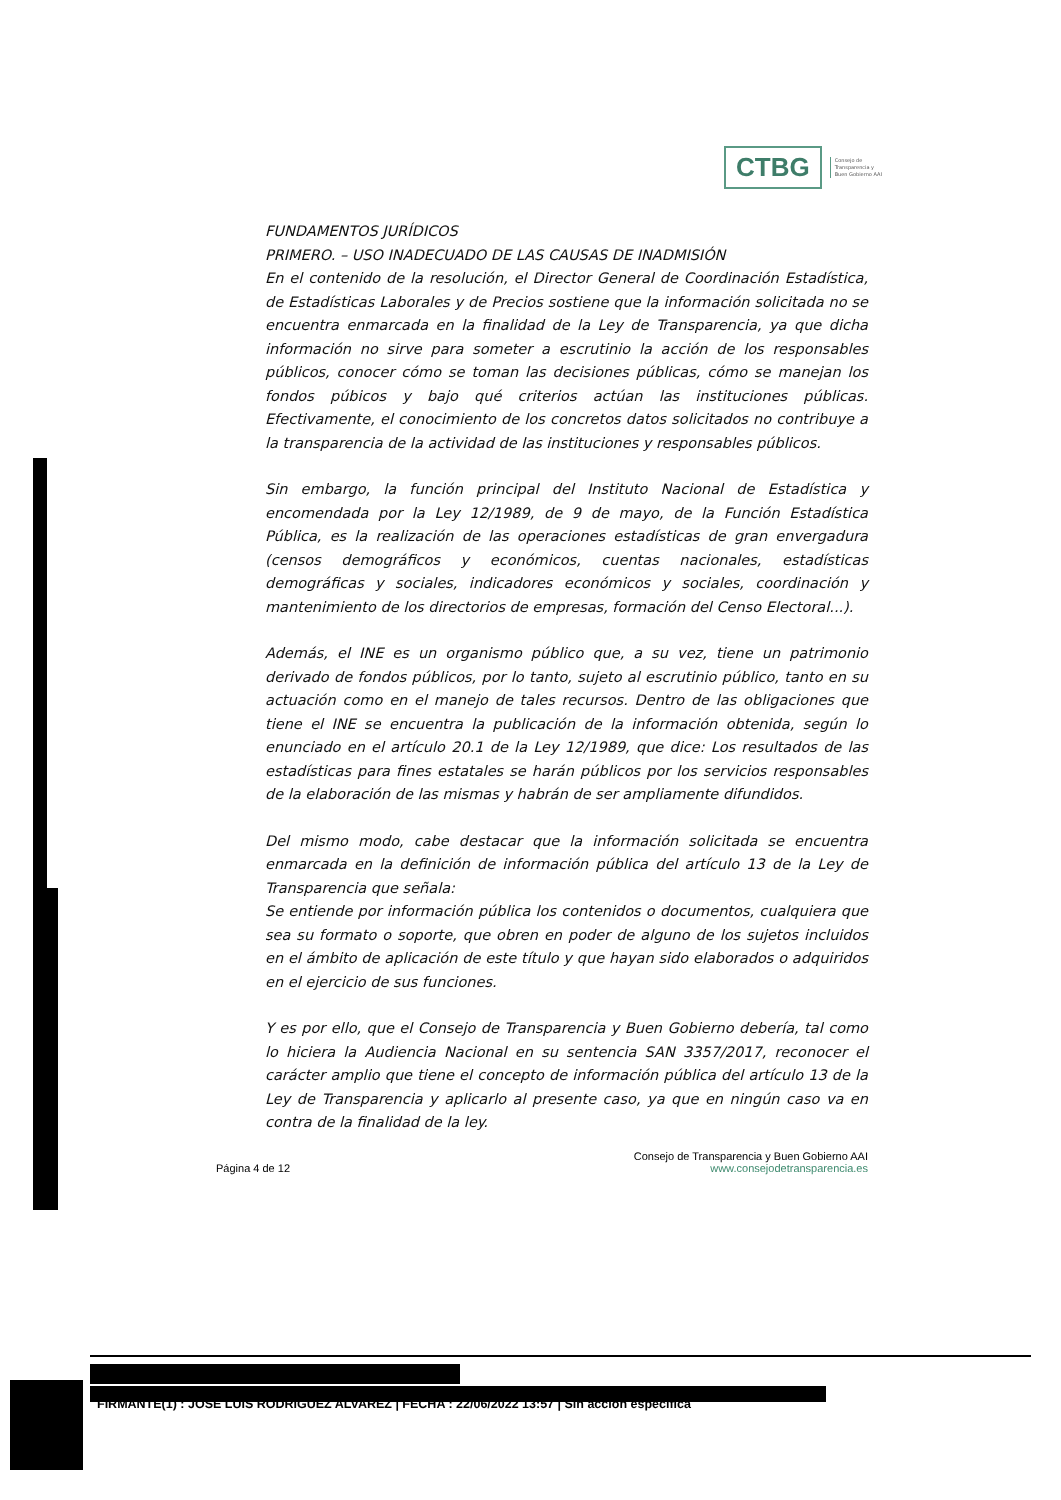CTBG
Consejo de
Transparencia y
Buen Gobierno AAI
FUNDAMENTOS JURÍDICOS
PRIMERO. – USO INADECUADO DE LAS CAUSAS DE INADMISIÓN
En el contenido de la resolución, el Director General de Coordinación Estadística, de Estadísticas Laborales y de Precios sostiene que la información solicitada no se encuentra enmarcada en la finalidad de la Ley de Transparencia, ya que dicha información no sirve para someter a escrutinio la acción de los responsables públicos, conocer cómo se toman las decisiones públicas, cómo se manejan los fondos púbicos y bajo qué criterios actúan las instituciones públicas. Efectivamente, el conocimiento de los concretos datos solicitados no contribuye a la transparencia de la actividad de las instituciones y responsables públicos.
Sin embargo, la función principal del Instituto Nacional de Estadística y encomendada por la Ley 12/1989, de 9 de mayo, de la Función Estadística Pública, es la realización de las operaciones estadísticas de gran envergadura (censos demográficos y económicos, cuentas nacionales, estadísticas demográficas y sociales, indicadores económicos y sociales, coordinación y mantenimiento de los directorios de empresas, formación del Censo Electoral...).
Además, el INE es un organismo público que, a su vez, tiene un patrimonio derivado de fondos públicos, por lo tanto, sujeto al escrutinio público, tanto en su actuación como en el manejo de tales recursos. Dentro de las obligaciones que tiene el INE se encuentra la publicación de la información obtenida, según lo enunciado en el artículo 20.1 de la Ley 12/1989, que dice: Los resultados de las estadísticas para fines estatales se harán públicos por los servicios responsables de la elaboración de las mismas y habrán de ser ampliamente difundidos.
Del mismo modo, cabe destacar que la información solicitada se encuentra enmarcada en la definición de información pública del artículo 13 de la Ley de Transparencia que señala:
Se entiende por información pública los contenidos o documentos, cualquiera que sea su formato o soporte, que obren en poder de alguno de los sujetos incluidos en el ámbito de aplicación de este título y que hayan sido elaborados o adquiridos en el ejercicio de sus funciones.
Y es por ello, que el Consejo de Transparencia y Buen Gobierno debería, tal como lo hiciera la Audiencia Nacional en su sentencia SAN 3357/2017, reconocer el carácter amplio que tiene el concepto de información pública del artículo 13 de la Ley de Transparencia y aplicarlo al presente caso, ya que en ningún caso va en contra de la finalidad de la ley.
Página 4 de 12
Consejo de Transparencia y Buen Gobierno AAI
www.consejodetransparencia.es
FIRMANTE(1) : JOSE LUIS RODRIGUEZ ALVAREZ | FECHA : 22/06/2022 13:57 | Sin acción específica